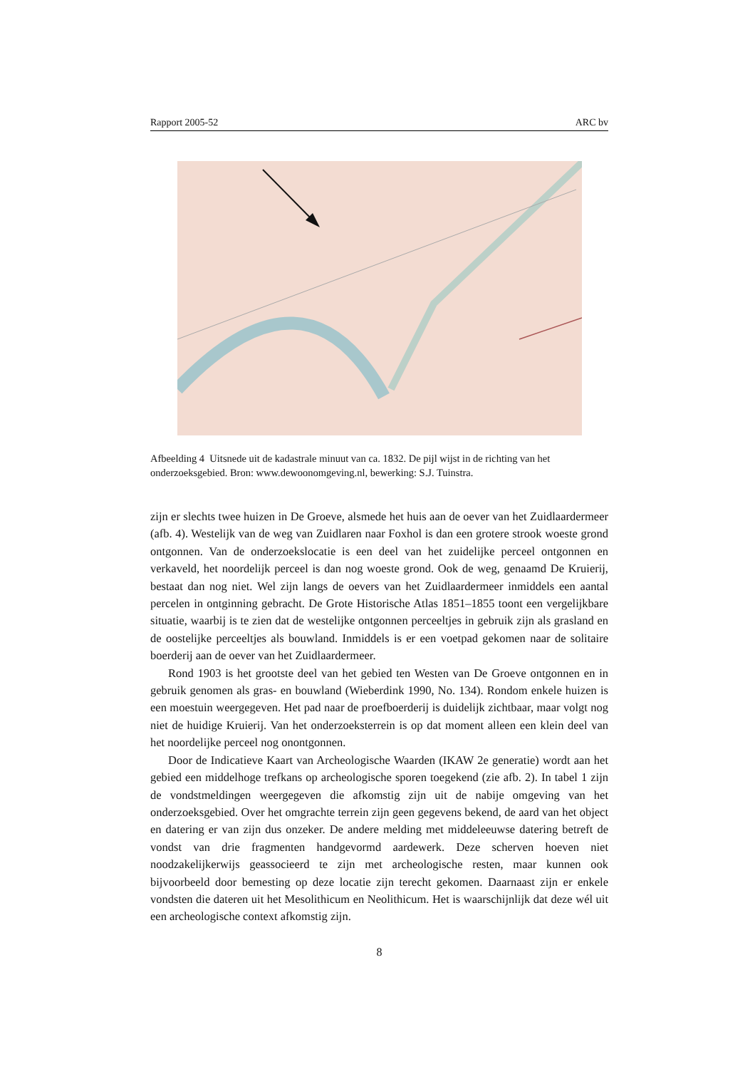Rapport 2005-52 ARC bv
Afbeelding 4 Uitsnede uit de kadastrale minuut van ca. 1832. De pijl wijst in de richting van het onderzoeksgebied. Bron: www.dewoonomgeving.nl, bewerking: S.J. Tuinstra.
zijn er slechts twee huizen in De Groeve, alsmede het huis aan de oever van het Zuidlaardermeer (afb. 4). Westelijk van de weg van Zuidlaren naar Foxhol is dan een grotere strook woeste grond ontgonnen. Van de onderzoekslocatie is een deel van het zuidelijke perceel ontgonnen en verkaveld, het noordelijk perceel is dan nog woeste grond. Ook de weg, genaamd De Kruierij, bestaat dan nog niet. Wel zijn langs de oevers van het Zuidlaardermeer inmiddels een aantal percelen in ontginning gebracht. De Grote Historische Atlas 1851–1855 toont een vergelijkbare situatie, waarbij is te zien dat de westelijke ontgonnen perceeltjes in gebruik zijn als grasland en de oostelijke perceeltjes als bouwland. Inmiddels is er een voetpad gekomen naar de solitaire boerderij aan de oever van het Zuidlaardermeer.
Rond 1903 is het grootste deel van het gebied ten Westen van De Groeve ontgonnen en in gebruik genomen als gras- en bouwland (Wieberdink 1990, No. 134). Rondom enkele huizen is een moestuin weergegeven. Het pad naar de proefboerderij is duidelijk zichtbaar, maar volgt nog niet de huidige Kruierij. Van het onderzoeksterrein is op dat moment alleen een klein deel van het noordelijke perceel nog onontgonnen.
Door de Indicatieve Kaart van Archeologische Waarden (IKAW 2e generatie) wordt aan het gebied een middelhoge trefkans op archeologische sporen toegekend (zie afb. 2). In tabel 1 zijn de vondstmeldingen weergegeven die afkomstig zijn uit de nabije omgeving van het onderzoeksgebied. Over het omgrachte terrein zijn geen gegevens bekend, de aard van het object en datering er van zijn dus onzeker. De andere melding met middeleeuwse datering betreft de vondst van drie fragmenten handgevormd aardewerk. Deze scherven hoeven niet noodzakelijkerwijs geassocieerd te zijn met archeologische resten, maar kunnen ook bijvoorbeeld door bemesting op deze locatie zijn terecht gekomen. Daarnaast zijn er enkele vondsten die dateren uit het Mesolithicum en Neolithicum. Het is waarschijnlijk dat deze wél uit een archeologische context afkomstig zijn.
8